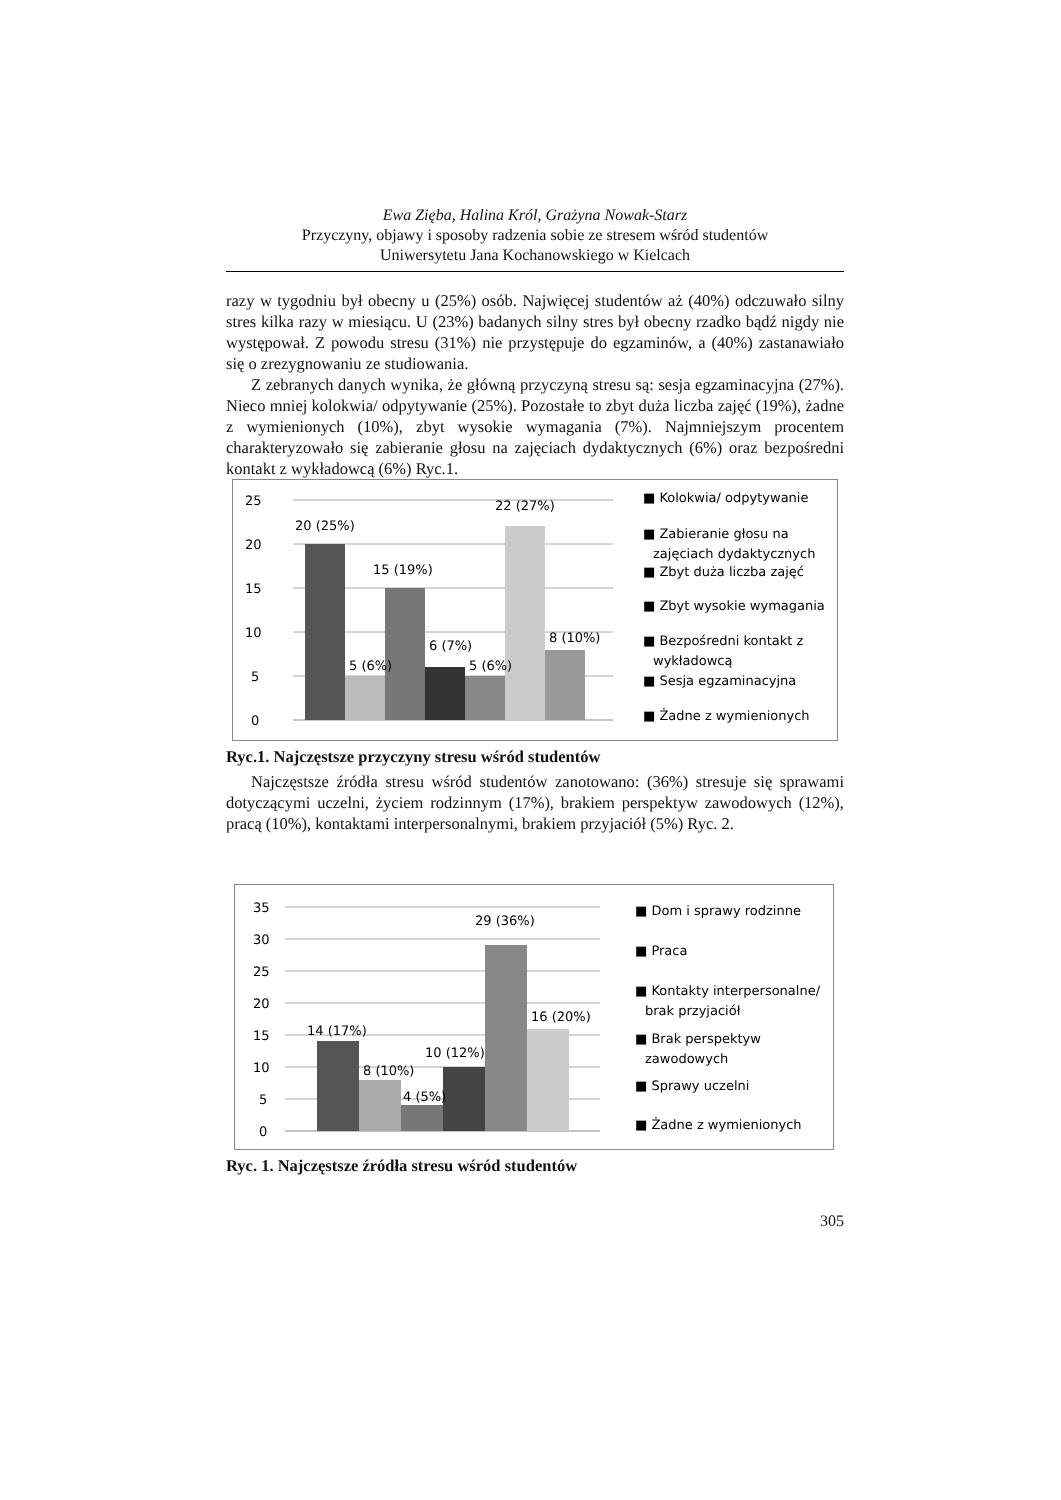Ewa Zięba, Halina Król, Grażyna Nowak-Starz
Przyczyny, objawy i sposoby radzenia sobie ze stresem wśród studentów
Uniwersytetu Jana Kochanowskiego w Kielcach
razy w tygodniu był obecny u (25%) osób. Najwięcej studentów aż (40%) odczuwało silny stres kilka razy w miesiącu. U (23%) badanych silny stres był obecny rzadko bądź nigdy nie występował. Z powodu stresu (31%) nie przystępuje do egzaminów, a (40%) zastanawiało się o zrezygnowaniu ze studiowania.
Z zebranych danych wynika, że główną przyczyną stresu są: sesja egzaminacyjna (27%). Nieco mniej kolokwia/ odpytywanie (25%). Pozostałe to zbyt duża liczba zajęć (19%), żadne z wymienionych (10%), zbyt wysokie wymagania (7%). Najmniejszym procentem charakteryzowało się zabieranie głosu na zajęciach dydaktycznych (6%) oraz bezpośredni kontakt z wykładowcą (6%) Ryc.1.
25
20
15
10
5
0
20 (25%)
5 (6%)
15 (19%)
6 (7%)
5 (6%)
22 (27%)
8 (10%)
■ Kolokwia/ odpytywanie
■ Zabieranie głosu na
zajęciach dydaktycznych
■ Zbyt duża liczba zajęć
■ Zbyt wysokie wymagania
■ Bezpośredni kontakt z
wykładowcą
■ Sesja egzaminacyjna
■ Żadne z wymienionych
Ryc.1. Najczęstsze przyczyny stresu wśród studentów
Najczęstsze źródła stresu wśród studentów zanotowano: (36%) stresuje się sprawami dotyczącymi uczelni, życiem rodzinnym (17%), brakiem perspektyw zawodowych (12%), pracą (10%), kontaktami interpersonalnymi, brakiem przyjaciół (5%) Ryc. 2.
35
30
25
20
15
10
5
0
14 (17%)
8 (10%)
4 (5%)
10 (12%)
29 (36%)
16 (20%)
■ Dom i sprawy rodzinne
■ Praca
■ Kontakty interpersonalne/
brak przyjaciół
■ Brak perspektyw
zawodowych
■ Sprawy uczelni
■ Żadne z wymienionych
Ryc. 1. Najczęstsze źródła stresu wśród studentów
305